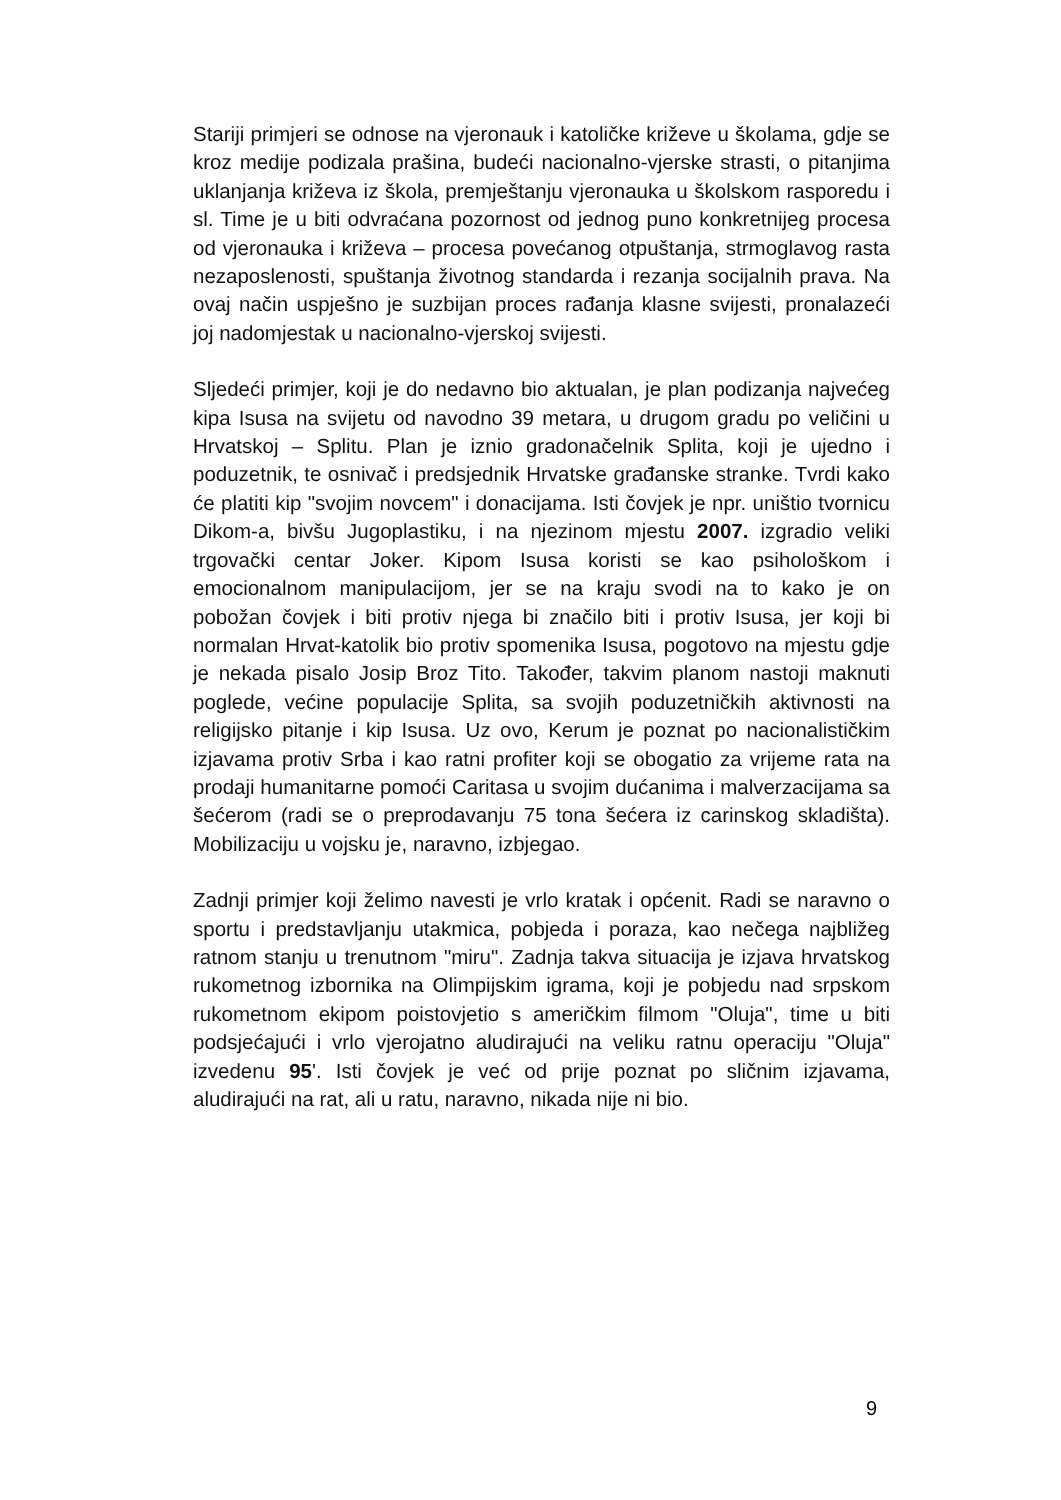Stariji primjeri se odnose na vjeronauk i katoličke križeve u školama, gdje se kroz medije podizala prašina, budeći nacionalno-vjerske strasti, o pitanjima uklanjanja križeva iz škola, premještanju vjeronauka u školskom rasporedu i sl. Time je u biti odvraćana pozornost od jednog puno konkretnijeg procesa od vjeronauka i križeva – procesa povećanog otpuštanja, strmoglavog rasta nezaposlenosti, spuštanja životnog standarda i rezanja socijalnih prava. Na ovaj način uspješno je suzbijan proces rađanja klasne svijesti, pronalazeći joj nadomjestak u nacionalno-vjerskoj svijesti.
Sljedeći primjer, koji je do nedavno bio aktualan, je plan podizanja najvećeg kipa Isusa na svijetu od navodno 39 metara, u drugom gradu po veličini u Hrvatskoj – Splitu. Plan je iznio gradonačelnik Splita, koji je ujedno i poduzetnik, te osnivač i predsjednik Hrvatske građanske stranke. Tvrdi kako će platiti kip "svojim novcem" i donacijama. Isti čovjek je npr. uništio tvornicu Dikom-a, bivšu Jugoplastiku, i na njezinom mjestu 2007. izgradio veliki trgovački centar Joker. Kipom Isusa koristi se kao psihološkom i emocionalnom manipulacijom, jer se na kraju svodi na to kako je on pobožan čovjek i biti protiv njega bi značilo biti i protiv Isusa, jer koji bi normalan Hrvat-katolik bio protiv spomenika Isusa, pogotovo na mjestu gdje je nekada pisalo Josip Broz Tito. Također, takvim planom nastoji maknuti poglede, većine populacije Splita, sa svojih poduzetničkih aktivnosti na religijsko pitanje i kip Isusa. Uz ovo, Kerum je poznat po nacionalističkim izjavama protiv Srba i kao ratni profiter koji se obogatio za vrijeme rata na prodaji humanitarne pomoći Caritasa u svojim dućanima i malverzacijama sa šećerom (radi se o preprodavanju 75 tona šećera iz carinskog skladišta). Mobilizaciju u vojsku je, naravno, izbjegao.
Zadnji primjer koji želimo navesti je vrlo kratak i općenit. Radi se naravno o sportu i predstavljanju utakmica, pobjeda i poraza, kao nečega najbližeg ratnom stanju u trenutnom "miru". Zadnja takva situacija je izjava hrvatskog rukometnog izbornika na Olimpijskim igrama, koji je pobjedu nad srpskom rukometnom ekipom poistovjetio s američkim filmom "Oluja", time u biti podsjećajući i vrlo vjerojatno aludirajući na veliku ratnu operaciju "Oluja" izvedenu 95'. Isti čovjek je već od prije poznat po sličnim izjavama, aludirajući na rat, ali u ratu, naravno, nikada nije ni bio.
9